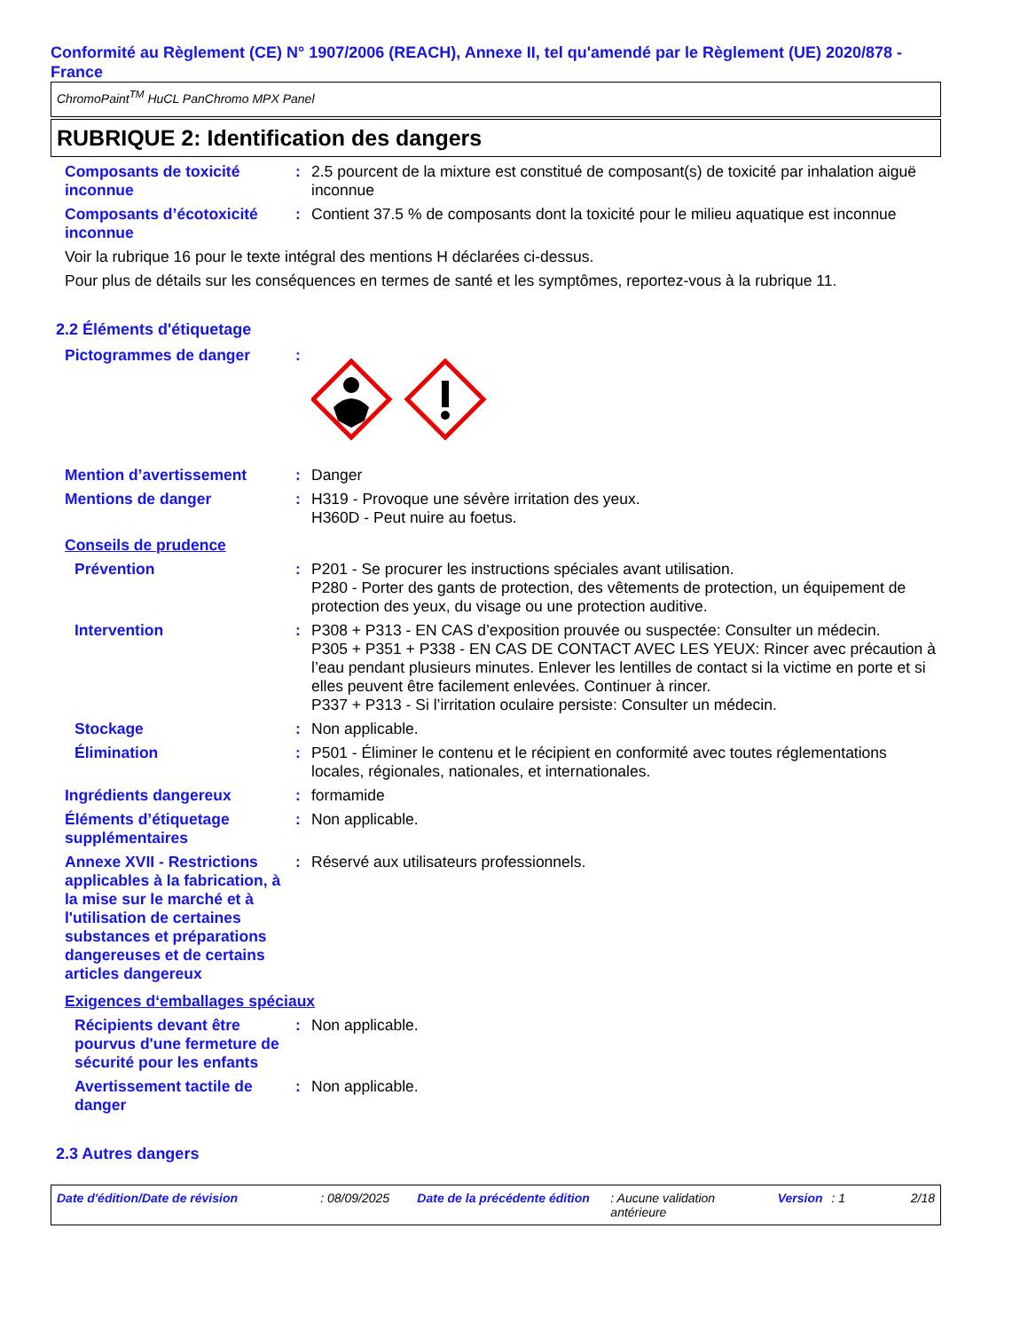Conformité au Règlement (CE) N° 1907/2006 (REACH), Annexe II, tel qu'amendé par le Règlement (UE) 2020/878 - France
ChromoPaint<sup>TM</sup> HuCL PanChromo MPX Panel
RUBRIQUE 2: Identification des dangers
Composants de toxicité inconnue
: 2.5 pourcent de la mixture est constitué de composant(s) de toxicité par inhalation aiguë inconnue
Composants d’écotoxicité inconnue
: Contient 37.5 % de composants dont la toxicité pour le milieu aquatique est inconnue
Voir la rubrique 16 pour le texte intégral des mentions H déclarées ci-dessus.
Pour plus de détails sur les conséquences en termes de santé et les symptômes, reportez-vous à la rubrique 11.
2.2 Éléments d'étiquetage
Pictogrammes de danger :
Mention d’avertissement : Danger
Mentions de danger : H319 - Provoque une sévère irritation des yeux.
H360D - Peut nuire au foetus.
Conseils de prudence
Prévention : P201 - Se procurer les instructions spéciales avant utilisation.
P280 - Porter des gants de protection, des vêtements de protection, un équipement de protection des yeux, du visage ou une protection auditive.
Intervention : P308 + P313 - EN CAS d’exposition prouvée ou suspectée: Consulter un médecin.
P305 + P351 + P338 - EN CAS DE CONTACT AVEC LES YEUX: Rincer avec précaution à l’eau pendant plusieurs minutes. Enlever les lentilles de contact si la victime en porte et si elles peuvent être facilement enlevées. Continuer à rincer.
P337 + P313 - Si l’irritation oculaire persiste: Consulter un médecin.
Stockage : Non applicable.
Élimination : P501 - Éliminer le contenu et le récipient en conformité avec toutes réglementations locales, régionales, nationales, et internationales.
Ingrédients dangereux : formamide
Éléments d’étiquetage supplémentaires
: Non applicable.
Annexe XVII - Restrictions applicables à la fabrication, à la mise sur le marché et à l'utilisation de certaines substances et préparations dangereuses et de certains articles dangereux
: Réservé aux utilisateurs professionnels.
Exigences d‘emballages spéciaux
Récipients devant être pourvus d'une fermeture de sécurité pour les enfants
: Non applicable.
Avertissement tactile de danger
: Non applicable.
2.3 Autres dangers
Date d'édition/Date de révision: 08/09/2025 Date de la précédente édition: Aucune validation antérieure Version: 1 2/18